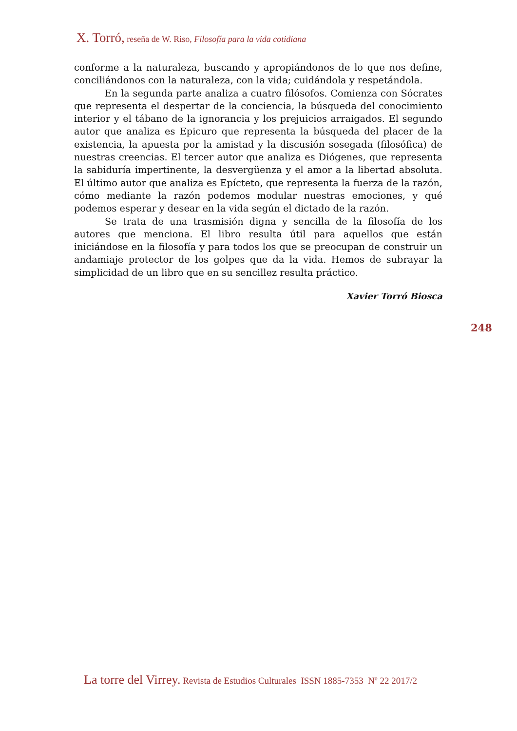X. Torró, reseña de W. Riso, Filosofía para la vida cotidiana
conforme a la naturaleza, buscando y apropiándonos de lo que nos define, conciliándonos con la naturaleza, con la vida; cuidándola y respetándola.
En la segunda parte analiza a cuatro filósofos. Comienza con Sócrates que representa el despertar de la conciencia, la búsqueda del conocimiento interior y el tábano de la ignorancia y los prejuicios arraigados. El segundo autor que analiza es Epicuro que representa la búsqueda del placer de la existencia, la apuesta por la amistad y la discusión sosegada (filosófica) de nuestras creencias. El tercer autor que analiza es Diógenes, que representa la sabiduría impertinente, la desvergüenza y el amor a la libertad absoluta. El último autor que analiza es Epícteto, que representa la fuerza de la razón, cómo mediante la razón podemos modular nuestras emociones, y qué podemos esperar y desear en la vida según el dictado de la razón.
Se trata de una trasmisión digna y sencilla de la filosofía de los autores que menciona. El libro resulta útil para aquellos que están iniciándose en la filosofía y para todos los que se preocupan de construir un andamiaje protector de los golpes que da la vida. Hemos de subrayar la simplicidad de un libro que en su sencillez resulta práctico.
Xavier Torró Biosca
248
La torre del Virrey. Revista de Estudios Culturales ISSN 1885-7353 Nº 22 2017/2